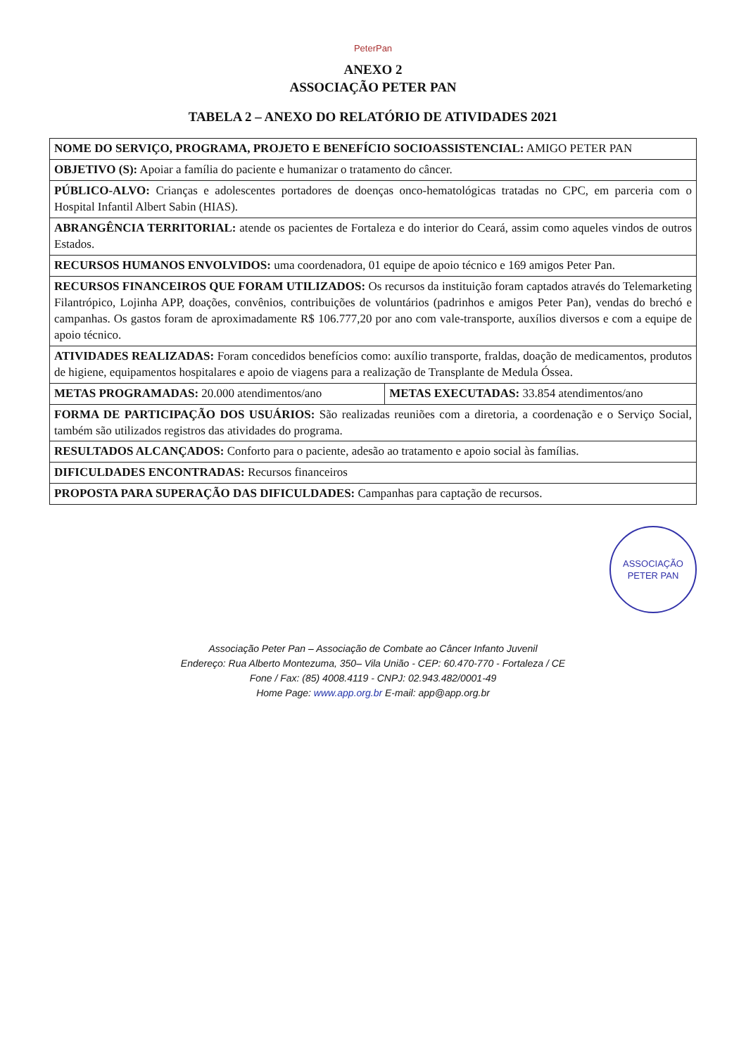PeterPan
ANEXO 2
ASSOCIAÇÃO PETER PAN
TABELA 2 – ANEXO DO RELATÓRIO DE ATIVIDADES 2021
| NOME DO SERVIÇO, PROGRAMA, PROJETO E BENEFÍCIO SOCIOASSISTENCIAL: AMIGO PETER PAN | |
| OBJETIVO (S): Apoiar a família do paciente e humanizar o tratamento do câncer. | |
| PÚBLICO-ALVO: Crianças e adolescentes portadores de doenças onco-hematológicas tratadas no CPC, em parceria com o Hospital Infantil Albert Sabin (HIAS). | |
| ABRANGÊNCIA TERRITORIAL: atende os pacientes de Fortaleza e do interior do Ceará, assim como aqueles vindos de outros Estados. | |
| RECURSOS HUMANOS ENVOLVIDOS: uma coordenadora, 01 equipe de apoio técnico e 169 amigos Peter Pan. | |
| RECURSOS FINANCEIROS QUE FORAM UTILIZADOS: Os recursos da instituição foram captados através do Telemarketing Filantrópico, Lojinha APP, doações, convênios, contribuições de voluntários (padrinhos e amigos Peter Pan), vendas do brechó e campanhas. Os gastos foram de aproximadamente R$ 106.777,20 por ano com vale-transporte, auxílios diversos e com a equipe de apoio técnico. | |
| ATIVIDADES REALIZADAS: Foram concedidos benefícios como: auxílio transporte, fraldas, doação de medicamentos, produtos de higiene, equipamentos hospitalares e apoio de viagens para a realização de Transplante de Medula Óssea. | |
| METAS PROGRAMADAS: 20.000 atendimentos/ano | METAS EXECUTADAS: 33.854 atendimentos/ano |
| FORMA DE PARTICIPAÇÃO DOS USUÁRIOS: São realizadas reuniões com a diretoria, a coordenação e o Serviço Social, também são utilizados registros das atividades do programa. | |
| RESULTADOS ALCANÇADOS: Conforto para o paciente, adesão ao tratamento e apoio social às famílias. | |
| DIFICULDADES ENCONTRADAS: Recursos financeiros | |
| PROPOSTA PARA SUPERAÇÃO DAS DIFICULDADES: Campanhas para captação de recursos. | |
ASSOCIAÇÃO
PETER PAN
Associação Peter Pan – Associação de Combate ao Câncer Infanto Juvenil
Endereço: Rua Alberto Montezuma, 350– Vila União - CEP: 60.470-770 - Fortaleza / CE
Fone / Fax: (85) 4008.4119 - CNPJ: 02.943.482/0001-49
Home Page: www.app.org.br E-mail: app@app.org.br